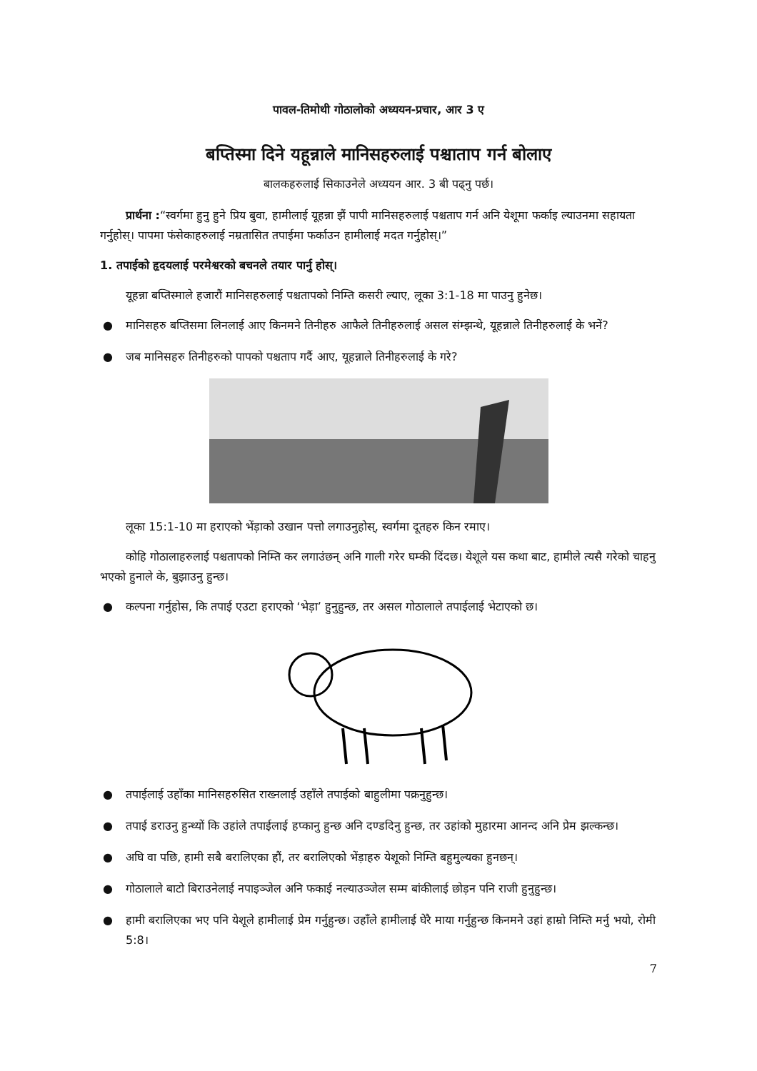पावल-तिमोथी गोठालोको अध्ययन-प्रचार, आर 3 ए
बप्तिस्मा दिने यहून्नाले मानिसहरुलाई पश्चाताप गर्न बोलाए
बालकहरुलाई सिकाउनेले अध्ययन आर. 3 बी पढ्नु पर्छ।
प्रार्थना :“स्वर्गमा हुनु हुने प्रिय बुवा, हामीलाई यूहन्ना झैं पापी मानिसहरुलाई पश्चताप गर्न अनि येशूमा फर्काइ ल्याउनमा सहायता गर्नुहोस्। पापमा फंसेकाहरुलाई नम्रतासित तपाईमा फर्काउन हामीलाई मदत गर्नुहोस्।”
1. तपाईको हृदयलाई परमेश्वरको बचनले तयार पार्नु होस्।
यूहन्ना बप्तिस्माले हजारौं मानिसहरुलाई पश्चतापको निम्ति कसरी ल्याए, लूका 3:1-18 मा पाउनु हुनेछ।
● मानिसहरु बप्तिसमा लिनलाई आए किनमने तिनीहरु आफैले तिनीहरुलाई असल संम्झन्थे, यूहन्नाले तिनीहरुलाई के भनें?
● जब मानिसहरु तिनीहरुको पापको पश्चताप गर्दै आए, यूहन्नाले तिनीहरुलाई के गरे?
लूका 15:1-10 मा हराएको भेंड़ाको उखान पत्तो लगाउनुहोस्, स्वर्गमा दूतहरु किन रमाए।
कोहि गोठालाहरुलाई पश्चतापको निम्ति कर लगाउंछन् अनि गाली गरेर घम्की दिंदछ। येशूले यस कथा बाट, हामीले त्यसै गरेको चाहनु भएको हुनाले के, बुझाउनु हुन्छ।
● कल्पना गर्नुहोस, कि तपाई एउटा हराएको ‘भेड़ा’ हुनुहुन्छ, तर असल गोठालाले तपाईलाई भेटाएको छ।
● तपाईलाई उहाँका मानिसहरुसित राख्नलाई उहाँले तपाईको बाहुलीमा पक्रनुहुन्छ।
● तपाई डराउनु हुन्थ्यों कि उहांले तपाईलाई हप्कानु हुन्छ अनि दण्डदिनु हुन्छ, तर उहांको मुहारमा आनन्द अनि प्रेम झल्कन्छ।
● अघि वा पछि, हामी सबै बरालिएका हौं, तर बरालिएको भेंड़ाहरु येशूको निम्ति बहुमुल्यका हुनछन्।
● गोठालाले बाटो बिराउनेलाई नपाइञ्जेल अनि फकाई नल्याउञ्जेल सम्म बांकीलाई छोड़न पनि राजी हुनुहुन्छ।
● हामी बरालिएका भए पनि येशूले हामीलाई प्रेम गर्नुहुन्छ। उहाँले हामीलाई घेरै माया गर्नुहुन्छ किनमने उहां हाम्रो निम्ति मर्नु भयो, रोमी 5:8।
7